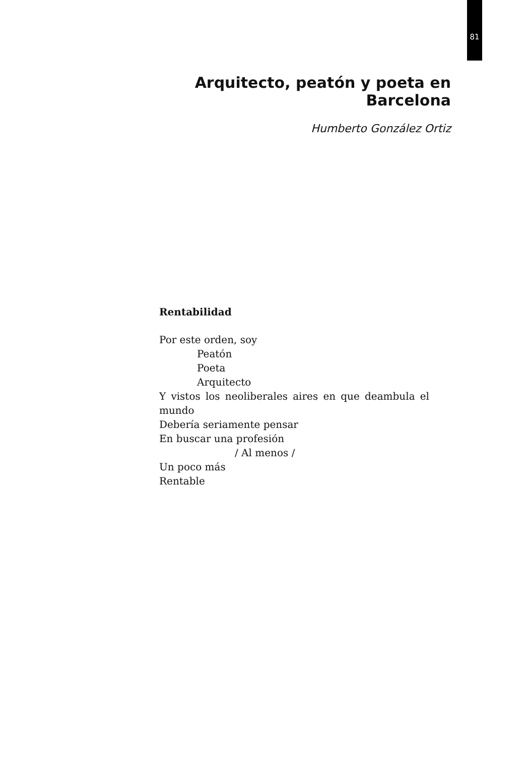81
Arquitecto, peatón y poeta en Barcelona
Humberto González Ortiz
Rentabilidad
Por este orden, soy
Peatón
Poeta
Arquitecto
Y vistos los neoliberales aires en que deambula el mundo
Debería seriamente pensar
En buscar una profesión
/ Al menos /
Un poco más
Rentable